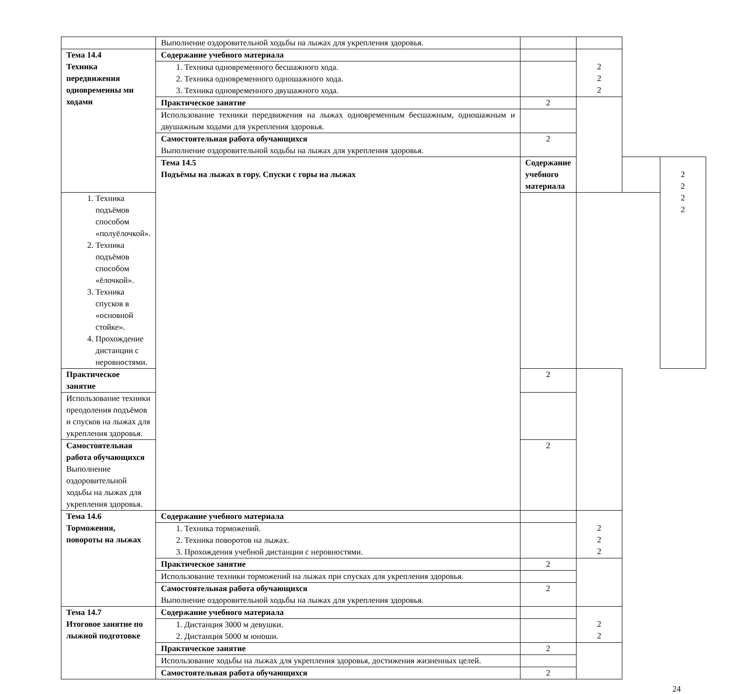| | Выполнение оздоровительной ходьбы на лыжах для укрепления здоровья. | | | | |
| Тема 14.4 Техника передвижения одновременны ми ходами | Содержание учебного материала | | 2 2 2 | | |
| | 1. Техника одновременного бесшажного хода. 2. Техника одновременного одношажного хода. 3. Техника одновременного двушажного хода. | | | | |
| | Практическое занятие | 2 | | | |
| | Использование техники передвижения на лыжах одновременным бесшажным, одношажным и двушажным ходами для укрепления здоровья. | | | | |
| | Самостоятельная работа обучающихся Выполнение оздоровительной ходьбы на лыжах для укрепления здоровья. | 2 | | | |
| | Тема 14.5 Подъёмы на лыжах в гору. Спуски с горы на лыжах | Содержание учебного материала | | | 2 2 2 2 |
| 1. Техника подъёмов способом «полуёлочкой». 2. Техника подъёмов способом «ёлочкой». 3. Техника спусков в «основной стойке». 4. Прохождение дистанции с неровностями. | | | | | |
| Практическое занятие | | 2 | | | |
| Использование техники преодоления подъёмов и спусков на лыжах для укрепления здоровья. | | | | | |
| Самостоятельная работа обучающихся Выполнение оздоровительной ходьбы на лыжах для укрепления здоровья. | | 2 | | | |
| Тема 14.6 Торможения, повороты на лыжах | Содержание учебного материала | | 2 2 2 | | |
| | 1. Техника торможений. 2. Техника поворотов на лыжах. 3. Прохождения учебной дистанции с неровностями. | | | | |
| | Практическое занятие | 2 | | | |
| | Использование техники торможений на лыжах при спусках для укрепления здоровья. | | | | |
| | Самостоятельная работа обучающихся Выполнение оздоровительной ходьбы на лыжах для укрепления здоровья. | 2 | | | |
| Тема 14.7 Итоговое занятие по лыжной подготовке | Содержание учебного материала | | 2 2 | | |
| | 1. Дистанция 3000 м девушки. 2. Дистанция 5000 м юноши. | | | | |
| | Практическое занятие | 2 | | | |
| | Использование ходьбы на лыжах для укрепления здоровья, достижения жизненных целей. | | | | |
| | Самостоятельная работа обучающихся | 2 | | | |
24